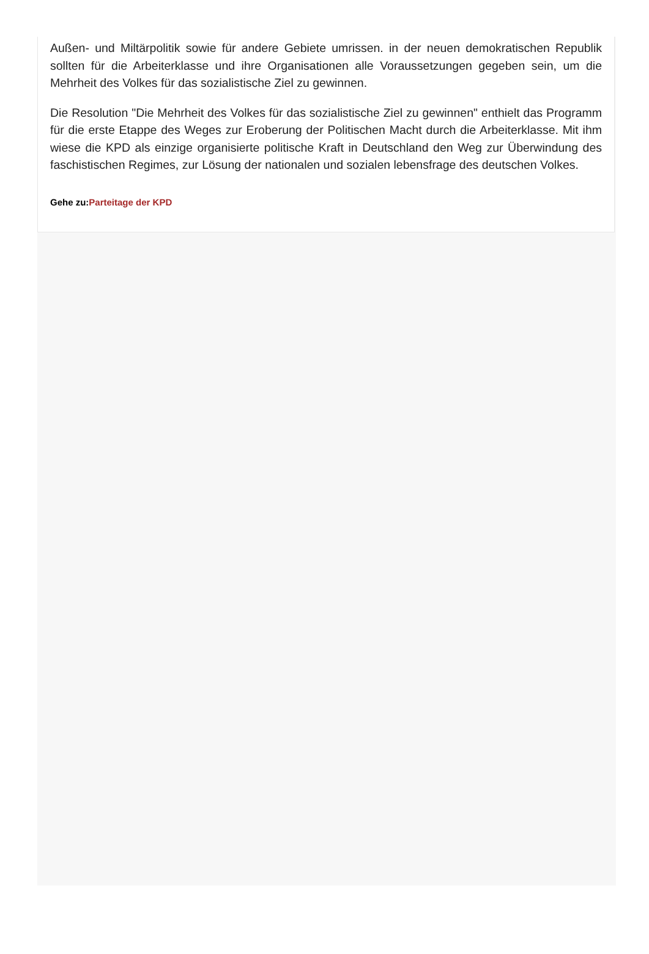Außen- und Miltärpolitik sowie für andere Gebiete umrissen. in der neuen demokratischen Republik sollten für die Arbeiterklasse und ihre Organisationen alle Voraussetzungen gegeben sein, um die Mehrheit des Volkes für das sozialistische Ziel zu gewinnen.
Die Resolution "Die Mehrheit des Volkes für das sozialistische Ziel zu gewinnen" enthielt das Programm für die erste Etappe des Weges zur Eroberung der Politischen Macht durch die Arbeiterklasse. Mit ihm wiese die KPD als einzige organisierte politische Kraft in Deutschland den Weg zur Überwindung des faschistischen Regimes, zur Lösung der nationalen und sozialen lebensfrage des deutschen Volkes.
Gehe zu:Parteitage der KPD